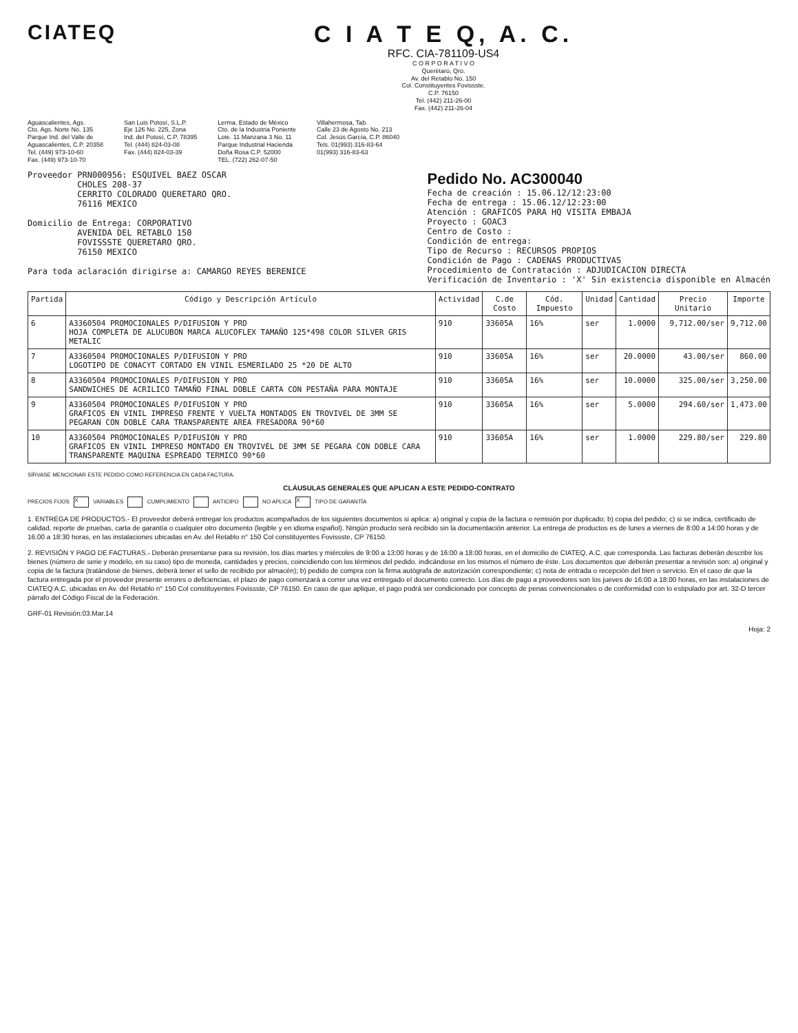CIATEQ C I A T E Q, A. C.
RFC. CIA-781109-US4
C O R P O R A T I V O
Querétaro, Qro.
Av. del Retablo No. 150
Col. Constituyentes Fovissste.
C.P. 76150
Tel. (442) 211-26-00
Fax. (442) 211-26-04
Aguascalientes, Ags.
Cto. Ags. Norte No. 135
Parque Ind. del Valle de
Aguascalientes, C.P. 20358
Tel. (449) 973-10-60
Fax. (449) 973-10-70
San Luis Potosí, S.L.P.
Eje 126 No. 225, Zona
Ind. del Potosí, C.P. 78395
Tel. (444) 824-03-08
Fax. (444) 824-03-39
Lerma, Estado de México
Cto. de la Industria Poniente
Lote. 11 Manzana 3 No. 11
Parque Industrial Hacienda
Doña Rosa C.P. 52000
TEL. (722) 262-07-50
Villahermosa, Tab.
Calle 23 de Agosto No. 213
Col. Jesús García, C.P. 86040
Tels. 01(993) 316-83-64
01(993) 316-83-63
Proveedor PRN000956: ESQUIVEL BAEZ OSCAR
CHOLES 208-37
CERRITO COLORADO QUERETARO QRO.
76116 MEXICO
Domicilio de Entrega: CORPORATIVO
AVENIDA DEL RETABLO 150
FOVISSSTE QUERETARO QRO.
76150 MEXICO
Para toda aclaración dirigirse a: CAMARGO REYES BERENICE
Pedido No. AC300040
Fecha de creación : 15.06.12/12:23:00
Fecha de entrega : 15.06.12/12:23:00
Atención : GRAFICOS PARA HQ VISITA EMBAJA
Proyecto : GOAC3
Centro de Costo :
Condición de entrega:
Tipo de Recurso : RECURSOS PROPIOS
Condición de Pago : CADENAS PRODUCTIVAS
Procedimiento de Contratación : ADJUDICACION DIRECTA
Verificación de Inventario : 'X' Sin existencia disponible en Almacén
| Partida | Código y Descripción Artículo | Actividad | C.de Costo | Cód. Impuesto | Unidad | Cantidad | Precio Unitario | Importe |
| --- | --- | --- | --- | --- | --- | --- | --- | --- |
| 6 | A3360504 PROMOCIONALES P/DIFUSION Y PRO HOJA COMPLETA DE ALUCUBON MARCA ALUCOFLEX TAMAÑO 125*498 COLOR SILVER GRIS METALIC | 910 | 33605A | 16% | ser | 1.0000 | 9,712.00/ser | 9,712.00 |
| 7 | A3360504 PROMOCIONALES P/DIFUSION Y PRO LOGOTIPO DE CONACYT CORTADO EN VINIL ESMERILADO 25 *20 DE ALTO | 910 | 33605A | 16% | ser | 20.0000 | 43.00/ser | 860.00 |
| 8 | A3360504 PROMOCIONALES P/DIFUSION Y PRO SANDWICHES DE ACRILICO TAMAÑO FINAL DOBLE CARTA CON PESTAÑA PARA MONTAJE | 910 | 33605A | 16% | ser | 10.0000 | 325.00/ser | 3,250.00 |
| 9 | A3360504 PROMOCIONALES P/DIFUSION Y PRO GRAFICOS EN VINIL IMPRESO FRENTE Y VUELTA MONTADOS EN TROVIVEL DE 3MM SE PEGARAN CON DOBLE CARA TRANSPARENTE AREA FRESADORA 90*60 | 910 | 33605A | 16% | ser | 5.0000 | 294.60/ser | 1,473.00 |
| 10 | A3360504 PROMOCIONALES P/DIFUSION Y PRO GRAFICOS EN VINIL IMPRESO MONTADO EN TROVIVEL DE 3MM SE PEGARA CON DOBLE CARA TRANSPARENTE MAQUINA ESPREADO TERMICO 90*60 | 910 | 33605A | 16% | ser | 1.0000 | 229.80/ser | 229.80 |
SÍRVASE MENCIONAR ESTE PEDIDO COMO REFERENCIA EN CADA FACTURA.
CLÁUSULAS GENERALES QUE APLICAN A ESTE PEDIDO-CONTRATO
PRECIOS FIJOS X VARIABLES CUMPLIMIENTO ANTICIPO NO APLICA X TIPO DE GARANTÍA
1. ENTREGA DE PRODUCTOS.- El proveedor deberá entregar los productos acompañados de los siguientes documentos si aplica: a) original y copia de la factura o remisión por duplicado; b) copia del pedido; c) si se indica, certificado de calidad, reporte de pruebas, carta de garantía o cualquier otro documento (legible y en idioma español). Ningún producto será recibido sin la documentación anterior. La entrega de productos es de lunes a viernes de 8:00 a 14:00 horas y de 16:00 a 18:30 horas, en las instalaciones ubicadas en Av. del Retablo n° 150 Col constituyentes Fovissste, CP 76150.
2. REVISIÓN Y PAGO DE FACTURAS.- Deberán presentarse para su revisión, los días martes y miércoles de 9:00 a 13:00 horas y de 16:00 a 18:00 horas, en el domicilio de CIATEQ, A.C. que corresponda. Las facturas deberán describir los bienes (número de serie y modelo, en su caso) tipo de moneda, cantidades y precios, coincidiendo con los términos del pedido, indicándose en los mismos el número de éste. Los documentos que deberán presentar a revisión son: a) original y copia de la factura (tratándose de bienes, deberá tener el sello de recibido por almacén); b) pedido de compra con la firma autógrafa de autorización correspondiente; c) nota de entrada o recepción del bien o servicio. En el caso de que la factura entregada por el proveedor presente errores o deficiencias, el plazo de pago comenzará a correr una vez entregado el documento correcto. Los días de pago a proveedores son los jueves de 16:00 a 18:00 horas, en las instalaciones de CIATEQ A.C. ubicadas en Av. del Retablo n° 150 Col constituyentes Fovissste, CP 76150. En caso de que aplique, el pago podrá ser condicionado por concepto de penas convencionales o de conformidad con lo estipulado por art. 32-D tercer párrafo del Código Fiscal de la Federación.
GRF-01 Revisión:03.Mar.14
Hoja: 2